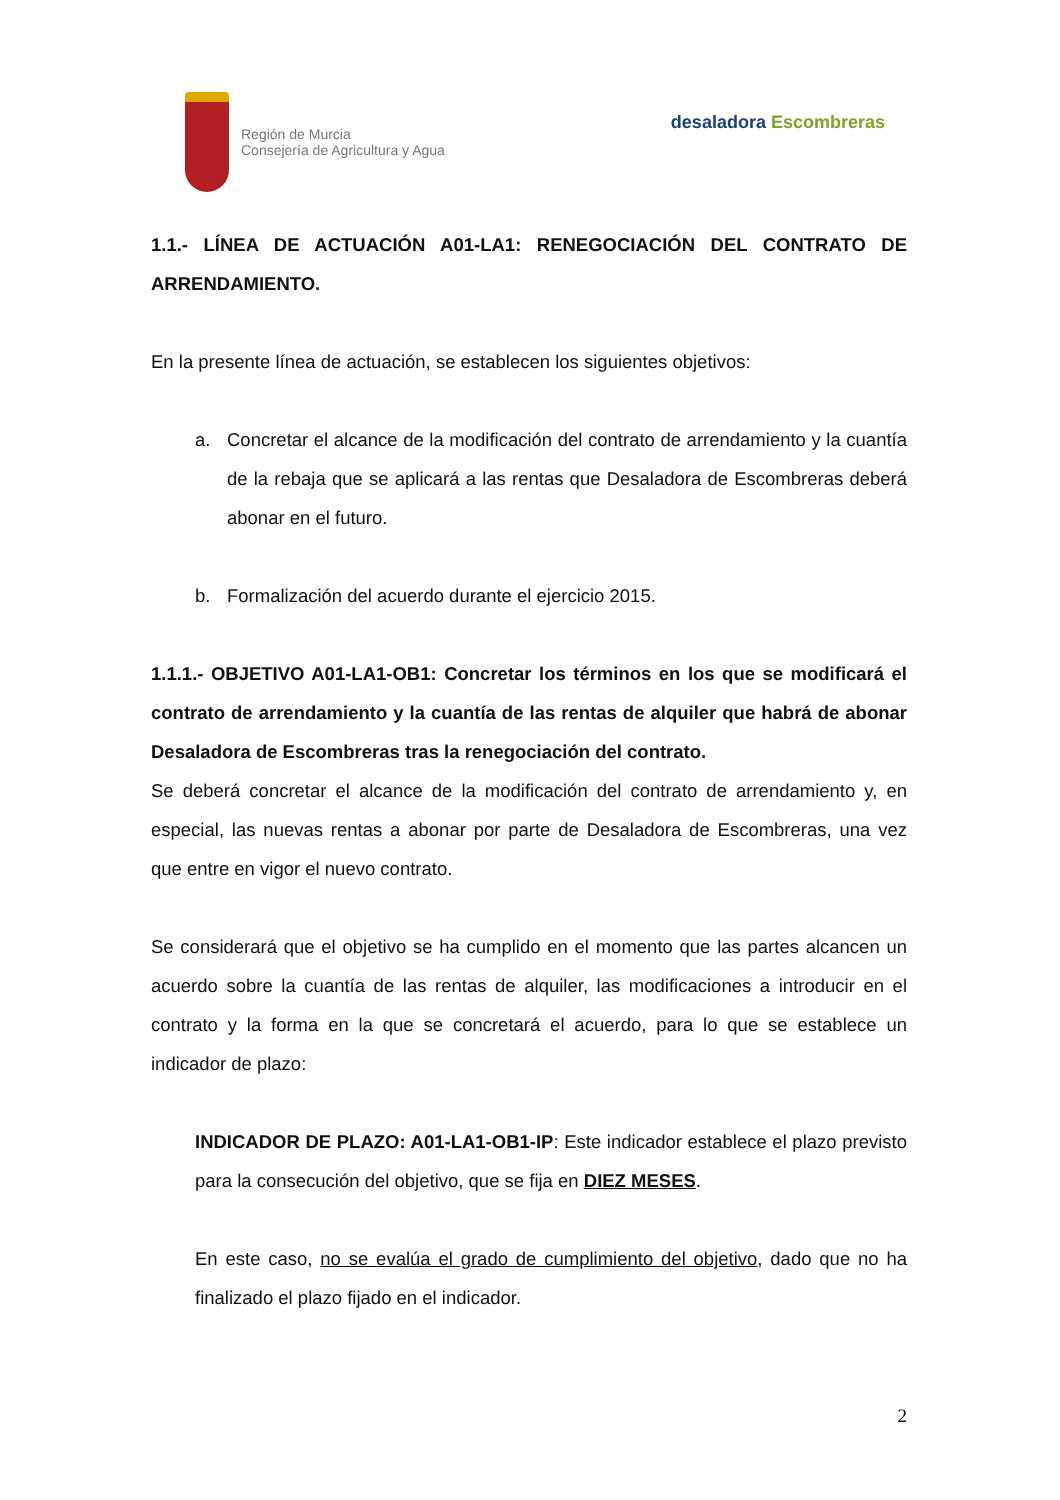Región de Murcia
Consejería de Agricultura y Agua
desaladora Escombreras
1.1.- LÍNEA DE ACTUACIÓN A01-LA1: RENEGOCIACIÓN DEL CONTRATO DE ARRENDAMIENTO.
En la presente línea de actuación, se establecen los siguientes objetivos:
a. Concretar el alcance de la modificación del contrato de arrendamiento y la cuantía de la rebaja que se aplicará a las rentas que Desaladora de Escombreras deberá abonar en el futuro.
b. Formalización del acuerdo durante el ejercicio 2015.
1.1.1.- OBJETIVO A01-LA1-OB1: Concretar los términos en los que se modificará el contrato de arrendamiento y la cuantía de las rentas de alquiler que habrá de abonar Desaladora de Escombreras tras la renegociación del contrato.
Se deberá concretar el alcance de la modificación del contrato de arrendamiento y, en especial, las nuevas rentas a abonar por parte de Desaladora de Escombreras, una vez que entre en vigor el nuevo contrato.
Se considerará que el objetivo se ha cumplido en el momento que las partes alcancen un acuerdo sobre la cuantía de las rentas de alquiler, las modificaciones a introducir en el contrato y la forma en la que se concretará el acuerdo, para lo que se establece un indicador de plazo:
INDICADOR DE PLAZO: A01-LA1-OB1-IP: Este indicador establece el plazo previsto para la consecución del objetivo, que se fija en DIEZ MESES.
En este caso, no se evalúa el grado de cumplimiento del objetivo, dado que no ha finalizado el plazo fijado en el indicador.
2